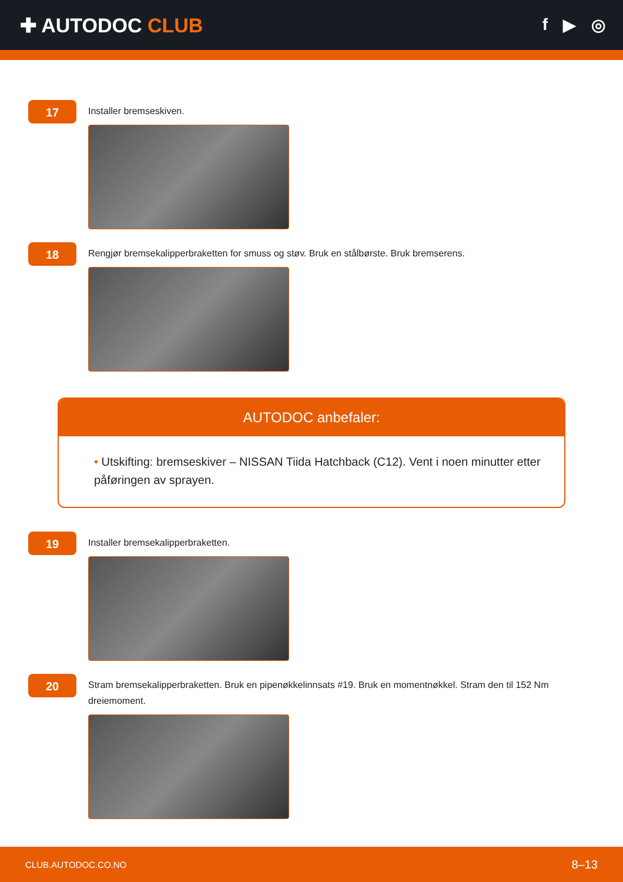✚ AUTODOC CLUB
f ▶ ◎
17
Installer bremseskiven.
18
Rengjør bremsekalipperbraketten for smuss og støv. Bruk en stålbørste. Bruk bremserens.
AUTODOC anbefaler:
• Utskifting: bremseskiver – NISSAN Tiida Hatchback (C12). Vent i noen minutter etter påføringen av sprayen.
19
Installer bremsekalipperbraketten.
20
Stram bremsekalipperbraketten. Bruk en pipenøkkelinnsats #19. Bruk en momentnøkkel. Stram den til 152 Nm dreiemoment.
CLUB.AUTODOC.CO.NO 8–13